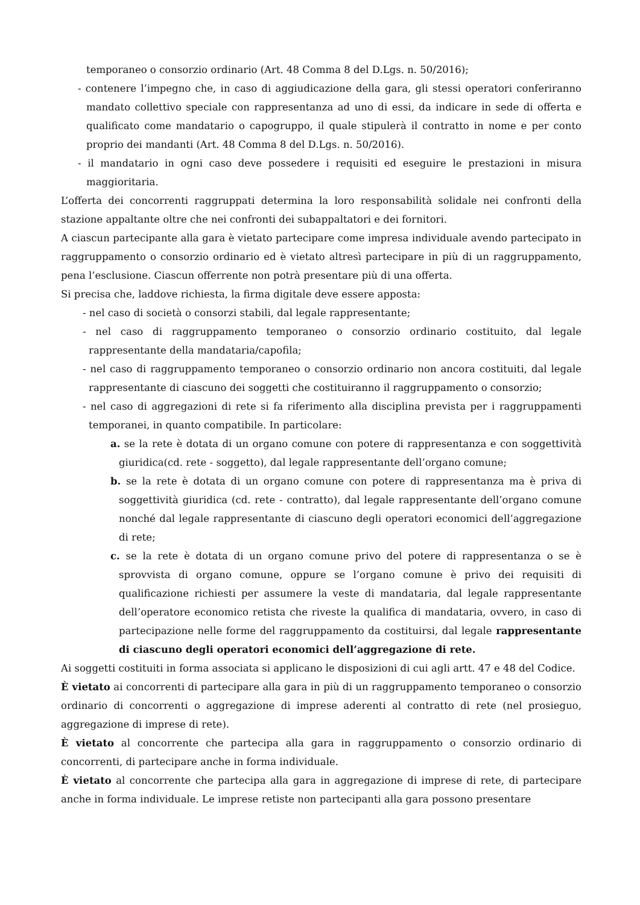temporaneo o consorzio ordinario (Art. 48 Comma 8 del D.Lgs. n. 50/2016);
- contenere l’impegno che, in caso di aggiudicazione della gara, gli stessi operatori conferiranno mandato collettivo speciale con rappresentanza ad uno di essi, da indicare in sede di offerta e qualificato come mandatario o capogruppo, il quale stipulerà il contratto in nome e per conto proprio dei mandanti (Art. 48 Comma 8 del D.Lgs. n. 50/2016).
- il mandatario in ogni caso deve possedere i requisiti ed eseguire le prestazioni in misura maggioritaria.
L’offerta dei concorrenti raggruppati determina la loro responsabilità solidale nei confronti della stazione appaltante oltre che nei confronti dei subappaltatori e dei fornitori.
A ciascun partecipante alla gara è vietato partecipare come impresa individuale avendo partecipato in raggruppamento o consorzio ordinario ed è vietato altresì partecipare in più di un raggruppamento, pena l’esclusione. Ciascun offerrente non potrà presentare più di una offerta.
Si precisa che, laddove richiesta, la firma digitale deve essere apposta:
- nel caso di società o consorzi stabili, dal legale rappresentante;
- nel caso di raggruppamento temporaneo o consorzio ordinario costituito, dal legale rappresentante della mandataria/capofila;
- nel caso di raggruppamento temporaneo o consorzio ordinario non ancora costituiti, dal legale rappresentante di ciascuno dei soggetti che costituiranno il raggruppamento o consorzio;
- nel caso di aggregazioni di rete si fa riferimento alla disciplina prevista per i raggruppamenti temporanei, in quanto compatibile. In particolare:
a. se la rete è dotata di un organo comune con potere di rappresentanza e con soggettività giuridica(cd. rete - soggetto), dal legale rappresentante dell’organo comune;
b. se la rete è dotata di un organo comune con potere di rappresentanza ma è priva di soggettività giuridica (cd. rete - contratto), dal legale rappresentante dell’organo comune nonché dal legale rappresentante di ciascuno degli operatori economici dell’aggregazione di rete;
c. se la rete è dotata di un organo comune privo del potere di rappresentanza o se è sprovvista di organo comune, oppure se l’organo comune è privo dei requisiti di qualificazione richiesti per assumere la veste di mandataria, dal legale rappresentante dell’operatore economico retista che riveste la qualifica di mandataria, ovvero, in caso di partecipazione nelle forme del raggruppamento da costituirsi, dal legale rappresentante di ciascuno degli operatori economici dell’aggregazione di rete.
Ai soggetti costituiti in forma associata si applicano le disposizioni di cui agli artt. 47 e 48 del Codice.
È vietato ai concorrenti di partecipare alla gara in più di un raggruppamento temporaneo o consorzio ordinario di concorrenti o aggregazione di imprese aderenti al contratto di rete (nel prosieguo, aggregazione di imprese di rete).
È vietato al concorrente che partecipa alla gara in raggruppamento o consorzio ordinario di concorrenti, di partecipare anche in forma individuale.
È vietato al concorrente che partecipa alla gara in aggregazione di imprese di rete, di partecipare anche in forma individuale. Le imprese retiste non partecipanti alla gara possono presentare